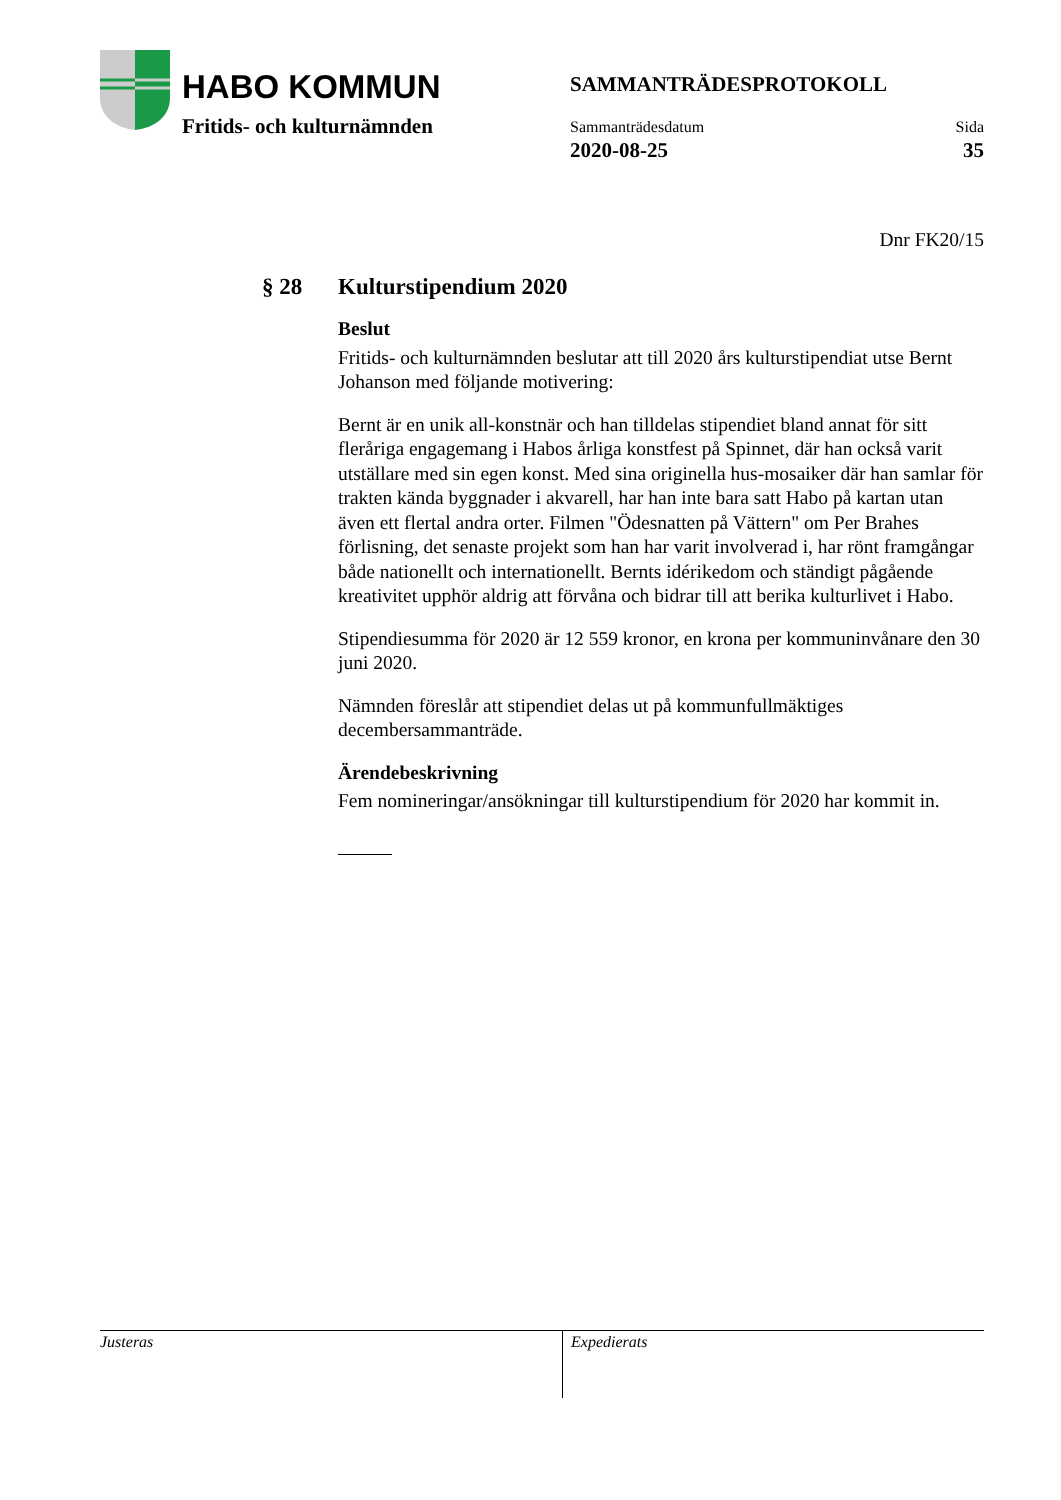HABO KOMMUN
Fritids- och kulturnämnden
SAMMANTRÄDESPROTOKOLL
Sammanträdesdatum
2020-08-25
Sida
35
Dnr FK20/15
§ 28 Kulturstipendium 2020
Beslut
Fritids- och kulturnämnden beslutar att till 2020 års kulturstipendiat utse Bernt Johanson med följande motivering:
Bernt är en unik all-konstnär och han tilldelas stipendiet bland annat för sitt fleråriga engagemang i Habos årliga konstfest på Spinnet, där han också varit utställare med sin egen konst. Med sina originella hus-mosaiker där han samlar för trakten kända byggnader i akvarell, har han inte bara satt Habo på kartan utan även ett flertal andra orter. Filmen "Ödesnatten på Vättern" om Per Brahes förlisning, det senaste projekt som han har varit involverad i, har rönt framgångar både nationellt och internationellt. Bernts idérikedom och ständigt pågående kreativitet upphör aldrig att förvåna och bidrar till att berika kulturlivet i Habo.
Stipendiesumma för 2020 är 12 559 kronor, en krona per kommuninvånare den 30 juni 2020.
Nämnden föreslår att stipendiet delas ut på kommunfullmäktiges decembersammanträde.
Ärendebeskrivning
Fem nomineringar/ansökningar till kulturstipendium för 2020 har kommit in.
Justeras Expedierats